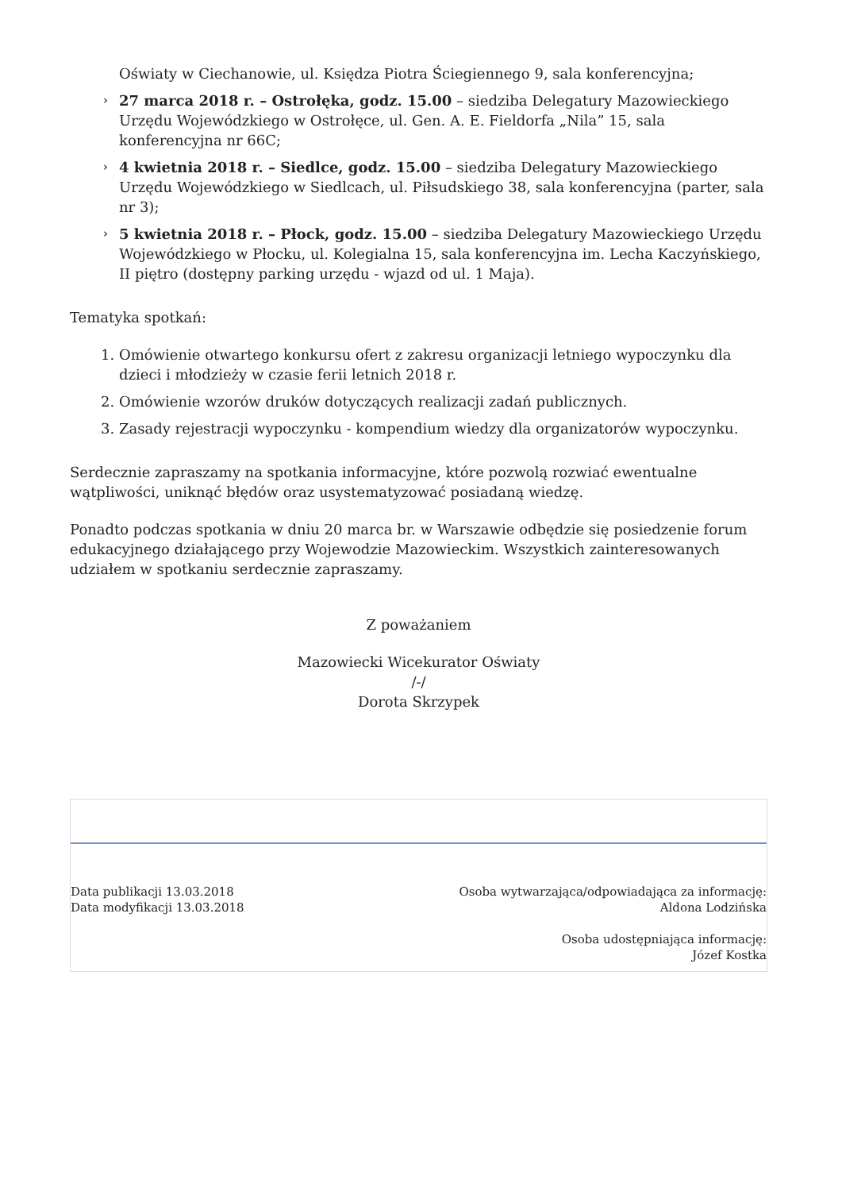Oświaty w Ciechanowie, ul. Księdza Piotra Ściegiennego 9, sala konferencyjna;
› 27 marca 2018 r. – Ostrołęka, godz. 15.00 – siedziba Delegatury Mazowieckiego Urzędu Wojewódzkiego w Ostrołęce, ul. Gen. A. E. Fieldorfa „Nila” 15, sala konferencyjna nr 66C;
› 4 kwietnia 2018 r. – Siedlce, godz. 15.00 – siedziba Delegatury Mazowieckiego Urzędu Wojewódzkiego w Siedlcach, ul. Piłsudskiego 38, sala konferencyjna (parter, sala nr 3);
› 5 kwietnia 2018 r. – Płock, godz. 15.00 – siedziba Delegatury Mazowieckiego Urzędu Wojewódzkiego w Płocku, ul. Kolegialna 15, sala konferencyjna im. Lecha Kaczyńskiego, II piętro (dostępny parking urzędu - wjazd od ul. 1 Maja).
Tematyka spotkań:
1. Omówienie otwartego konkursu ofert z zakresu organizacji letniego wypoczynku dla dzieci i młodzieży w czasie ferii letnich 2018 r.
2. Omówienie wzorów druków dotyczących realizacji zadań publicznych.
3. Zasady rejestracji wypoczynku - kompendium wiedzy dla organizatorów wypoczynku.
Serdecznie zapraszamy na spotkania informacyjne, które pozwolą rozwiać ewentualne wątpliwości, uniknąć błędów oraz usystematyzować posiadaną wiedzę.
Ponadto podczas spotkania w dniu 20 marca br. w Warszawie odbędzie się posiedzenie forum edukacyjnego działającego przy Wojewodzie Mazowieckim. Wszystkich zainteresowanych udziałem w spotkaniu serdecznie zapraszamy.
Z poważaniem
Mazowiecki Wicekurator Oświaty
/-/
Dorota Skrzypek
Data publikacji 13.03.2018
Data modyfikacji 13.03.2018
Osoba wytwarzająca/odpowiadająca za informację:
Aldona Lodzińska
Osoba udostępniająca informację:
Józef Kostka